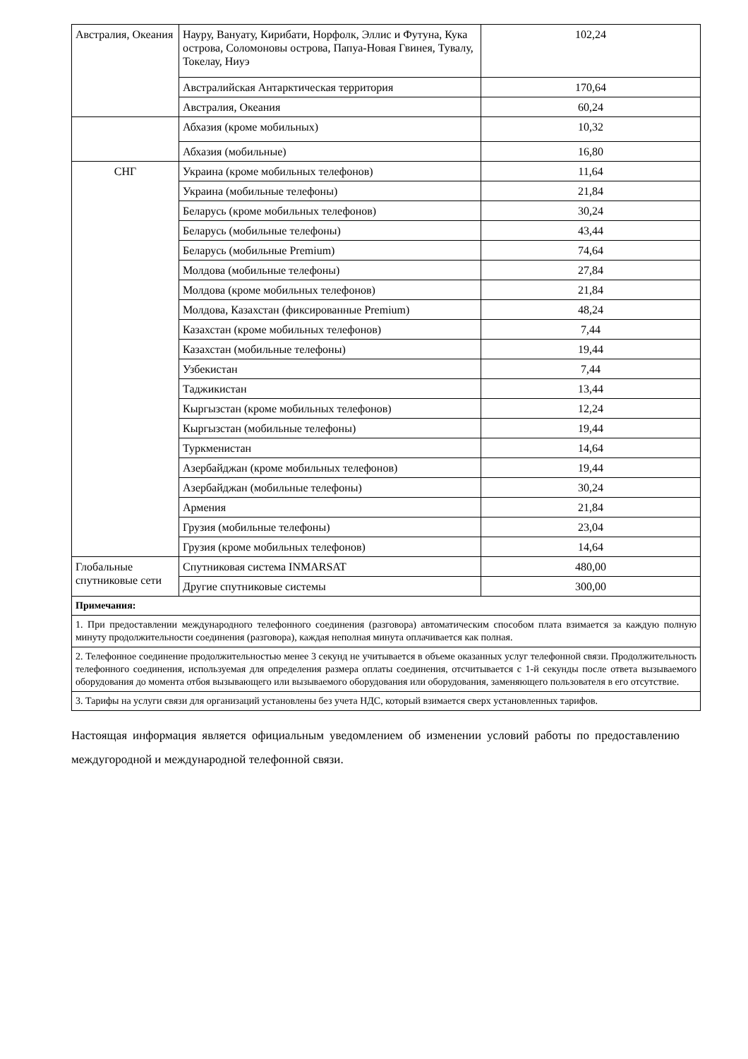| Австралия, Океания | Науру, Вануату, Кирибати, Норфолк, Эллис и Футуна, Кука острова, Соломоновы острова, Папуа-Новая Гвинея, Тувалу, Токелау, Ниуэ | 102,24 |
| | Австралийская Антарктическая территория | 170,64 |
| | Австралия, Океания | 60,24 |
| | Абхазия (кроме мобильных) | 10,32 |
| | Абхазия (мобильные) | 16,80 |
| СНГ | Украина (кроме мобильных телефонов) | 11,64 |
| | Украина (мобильные телефоны) | 21,84 |
| | Беларусь (кроме мобильных телефонов) | 30,24 |
| | Беларусь (мобильные телефоны) | 43,44 |
| | Беларусь (мобильные Premium) | 74,64 |
| | Молдова (мобильные телефоны) | 27,84 |
| | Молдова (кроме мобильных телефонов) | 21,84 |
| | Молдова, Казахстан (фиксированные Premium) | 48,24 |
| | Казахстан (кроме мобильных телефонов) | 7,44 |
| | Казахстан (мобильные телефоны) | 19,44 |
| | Узбекистан | 7,44 |
| | Таджикистан | 13,44 |
| | Кыргызстан (кроме мобильных телефонов) | 12,24 |
| | Кыргызстан (мобильные телефоны) | 19,44 |
| | Туркменистан | 14,64 |
| | Азербайджан (кроме мобильных телефонов) | 19,44 |
| | Азербайджан (мобильные телефоны) | 30,24 |
| | Армения | 21,84 |
| | Грузия (мобильные телефоны) | 23,04 |
| | Грузия (кроме мобильных телефонов) | 14,64 |
| Глобальные спутниковые сети | Спутниковая система INMARSAT | 480,00 |
| | Другие спутниковые системы | 300,00 |
| Примечания: | | |
| 1. При предоставлении международного телефонного соединения (разговора) автоматическим способом плата взимается за каждую полную минуту продолжительности соединения (разговора), каждая неполная минута оплачивается как полная. | | |
| 2. Телефонное соединение продолжительностью менее 3 секунд не учитывается в объеме оказанных услуг телефонной связи. Продолжительность телефонного соединения, используемая для определения размера оплаты соединения, отсчитывается с 1-й секунды после ответа вызываемого оборудования до момента отбоя вызывающего или вызываемого оборудования или оборудования, заменяющего пользователя в его отсутствие. | | |
| 3. Тарифы на услуги связи для организаций установлены без учета НДС, который взимается сверх установленных тарифов. | | |
Настоящая информация является официальным уведомлением об изменении условий работы по предоставлению междугородной и международной телефонной связи.